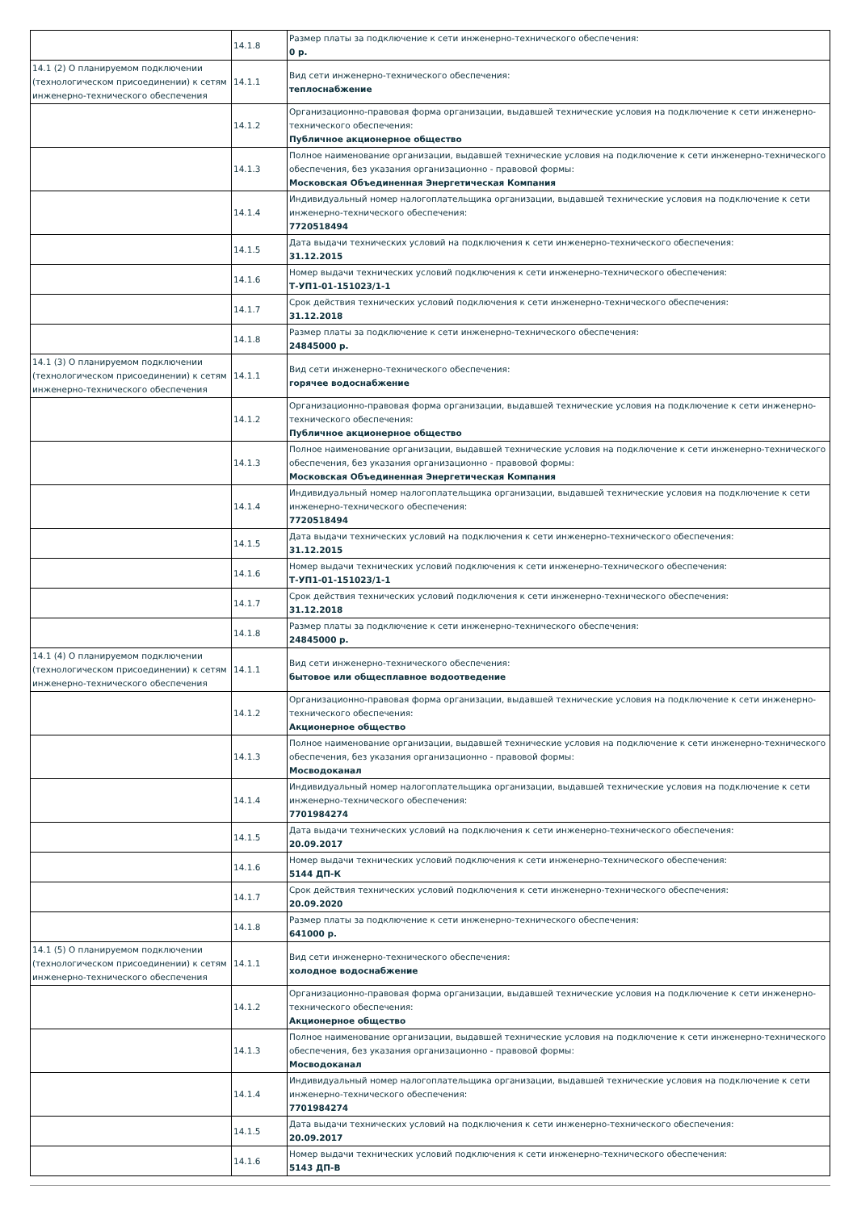| | 14.1.8 | Размер платы за подключение к сети инженерно-технического обеспечения: 0 р. |
| 14.1 (2) О планируемом подключении (технологическом присоединении) к сетям инженерно-технического обеспечения | 14.1.1 | Вид сети инженерно-технического обеспечения: теплоснабжение |
| | 14.1.2 | Организационно-правовая форма организации, выдавшей технические условия на подключение к сети инженерно-технического обеспечения: Публичное акционерное общество |
| | 14.1.3 | Полное наименование организации, выдавшей технические условия на подключение к сети инженерно-технического обеспечения, без указания организационно - правовой формы: Московская Объединенная Энергетическая Компания |
| | 14.1.4 | Индивидуальный номер налогоплательщика организации, выдавшей технические условия на подключение к сети инженерно-технического обеспечения: 7720518494 |
| | 14.1.5 | Дата выдачи технических условий на подключения к сети инженерно-технического обеспечения: 31.12.2015 |
| | 14.1.6 | Номер выдачи технических условий подключения к сети инженерно-технического обеспечения: Т-УП1-01-151023/1-1 |
| | 14.1.7 | Срок действия технических условий подключения к сети инженерно-технического обеспечения: 31.12.2018 |
| | 14.1.8 | Размер платы за подключение к сети инженерно-технического обеспечения: 24845000 р. |
| 14.1 (3) О планируемом подключении (технологическом присоединении) к сетям инженерно-технического обеспечения | 14.1.1 | Вид сети инженерно-технического обеспечения: горячее водоснабжение |
| | 14.1.2 | Организационно-правовая форма организации, выдавшей технические условия на подключение к сети инженерно-технического обеспечения: Публичное акционерное общество |
| | 14.1.3 | Полное наименование организации, выдавшей технические условия на подключение к сети инженерно-технического обеспечения, без указания организационно - правовой формы: Московская Объединенная Энергетическая Компания |
| | 14.1.4 | Индивидуальный номер налогоплательщика организации, выдавшей технические условия на подключение к сети инженерно-технического обеспечения: 7720518494 |
| | 14.1.5 | Дата выдачи технических условий на подключения к сети инженерно-технического обеспечения: 31.12.2015 |
| | 14.1.6 | Номер выдачи технических условий подключения к сети инженерно-технического обеспечения: Т-УП1-01-151023/1-1 |
| | 14.1.7 | Срок действия технических условий подключения к сети инженерно-технического обеспечения: 31.12.2018 |
| | 14.1.8 | Размер платы за подключение к сети инженерно-технического обеспечения: 24845000 р. |
| 14.1 (4) О планируемом подключении (технологическом присоединении) к сетям инженерно-технического обеспечения | 14.1.1 | Вид сети инженерно-технического обеспечения: бытовое или общесплавное водоотведение |
| | 14.1.2 | Организационно-правовая форма организации, выдавшей технические условия на подключение к сети инженерно-технического обеспечения: Акционерное общество |
| | 14.1.3 | Полное наименование организации, выдавшей технические условия на подключение к сети инженерно-технического обеспечения, без указания организационно - правовой формы: Мосводоканал |
| | 14.1.4 | Индивидуальный номер налогоплательщика организации, выдавшей технические условия на подключение к сети инженерно-технического обеспечения: 7701984274 |
| | 14.1.5 | Дата выдачи технических условий на подключения к сети инженерно-технического обеспечения: 20.09.2017 |
| | 14.1.6 | Номер выдачи технических условий подключения к сети инженерно-технического обеспечения: 5144 ДП-К |
| | 14.1.7 | Срок действия технических условий подключения к сети инженерно-технического обеспечения: 20.09.2020 |
| | 14.1.8 | Размер платы за подключение к сети инженерно-технического обеспечения: 641000 р. |
| 14.1 (5) О планируемом подключении (технологическом присоединении) к сетям инженерно-технического обеспечения | 14.1.1 | Вид сети инженерно-технического обеспечения: холодное водоснабжение |
| | 14.1.2 | Организационно-правовая форма организации, выдавшей технические условия на подключение к сети инженерно-технического обеспечения: Акционерное общество |
| | 14.1.3 | Полное наименование организации, выдавшей технические условия на подключение к сети инженерно-технического обеспечения, без указания организационно - правовой формы: Мосводоканал |
| | 14.1.4 | Индивидуальный номер налогоплательщика организации, выдавшей технические условия на подключение к сети инженерно-технического обеспечения: 7701984274 |
| | 14.1.5 | Дата выдачи технических условий на подключения к сети инженерно-технического обеспечения: 20.09.2017 |
| | 14.1.6 | Номер выдачи технических условий подключения к сети инженерно-технического обеспечения: 5143 ДП-В |